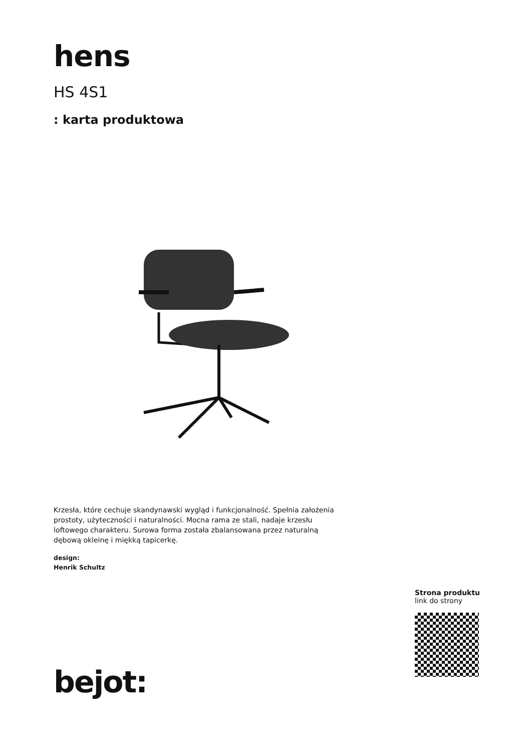hens
HS 4S1
: karta produktowa
Krzesła, które cechuje skandynawski wygląd i funkcjonalność. Spełnia założenia prostoty, użyteczności i naturalności. Mocna rama ze stali, nadaje krzesłu loftowego charakteru. Surowa forma została zbalansowana przez naturalną dębową okleinę i miękką tapicerkę.
design:
Henrik Schultz
Strona produktu
link do strony
bejot: